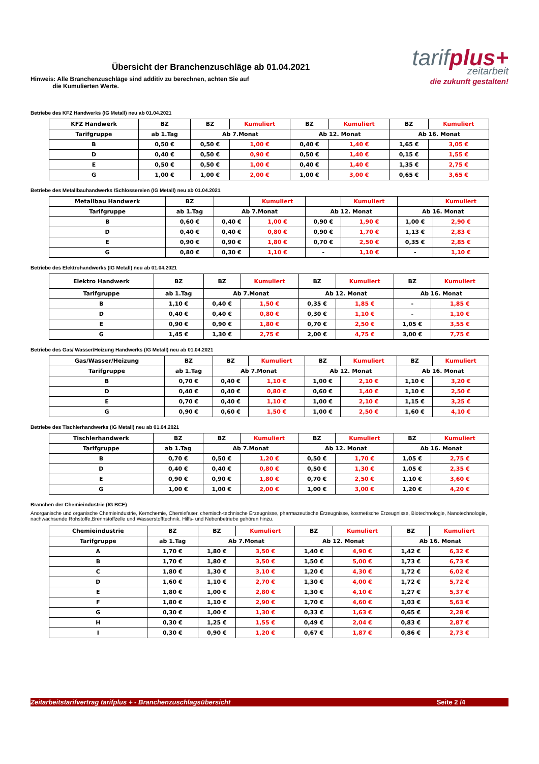Übersicht der Branchenzuschläge ab 01.04.2021
tarifplus+
zeitarbeit
die zukunft gestalten!
Hinweis: Alle Branchenzuschläge sind additiv zu berechnen, achten Sie auf
die Kumulierten Werte.
Betriebe des KFZ Handwerks (IG Metall) neu ab 01.04.2021
| KFZ Handwerk | BZ | BZ | Kumuliert | BZ | Kumuliert | BZ | Kumuliert |
| --- | --- | --- | --- | --- | --- | --- | --- |
| Tarifgruppe | ab 1.Tag | Ab 7.Monat | | Ab 12. Monat | | Ab 16. Monat | |
| B | 0,50 € | 0,50 € | 1,00 € | 0,40 € | 1,40 € | 1,65 € | 3,05 € |
| D | 0,40 € | 0,50 € | 0,90 € | 0,50 € | 1,40 € | 0,15 € | 1,55 € |
| E | 0,50 € | 0,50 € | 1,00 € | 0,40 € | 1,40 € | 1,35 € | 2,75 € |
| G | 1,00 € | 1,00 € | 2,00 € | 1,00 € | 3,00 € | 0,65 € | 3,65 € |
Betriebe des Metallbauhandwerks /Schlossereien (IG Metall) neu ab 01.04.2021
| Metallbau Handwerk | BZ | | Kumuliert | | Kumuliert | | Kumuliert |
| --- | --- | --- | --- | --- | --- | --- | --- |
| Tarifgruppe | ab 1.Tag | Ab 7.Monat | | Ab 12. Monat | | Ab 16. Monat | |
| B | 0,60 € | 0,40 € | 1,00 € | 0,90 € | 1,90 € | 1,00 € | 2,90 € |
| D | 0,40 € | 0,40 € | 0,80 € | 0,90 € | 1,70 € | 1,13 € | 2,83 € |
| E | 0,90 € | 0,90 € | 1,80 € | 0,70 € | 2,50 € | 0,35 € | 2,85 € |
| G | 0,80 € | 0,30 € | 1,10 € | - | 1,10 € | - | 1,10 € |
Betriebe des Elektrohandwerks (IG Metall) neu ab 01.04.2021
| Elektro Handwerk | BZ | BZ | Kumuliert | BZ | Kumuliert | BZ | Kumuliert |
| --- | --- | --- | --- | --- | --- | --- | --- |
| Tarifgruppe | ab 1.Tag | Ab 7.Monat | | Ab 12. Monat | | Ab 16. Monat | |
| B | 1,10 € | 0,40 € | 1,50 € | 0,35 € | 1,85 € | - | 1,85 € |
| D | 0,40 € | 0,40 € | 0,80 € | 0,30 € | 1,10 € | - | 1,10 € |
| E | 0,90 € | 0,90 € | 1,80 € | 0,70 € | 2,50 € | 1,05 € | 3,55 € |
| G | 1,45 € | 1,30 € | 2,75 € | 2,00 € | 4,75 € | 3,00 € | 7,75 € |
Betriebe des Gas/ Wasser/Heizung Handwerks (IG Metall) neu ab 01.04.2021
| Gas/Wasser/Heizung | BZ | BZ | Kumuliert | BZ | Kumuliert | BZ | Kumuliert |
| --- | --- | --- | --- | --- | --- | --- | --- |
| Tarifgruppe | ab 1.Tag | Ab 7.Monat | | Ab 12. Monat | | Ab 16. Monat | |
| B | 0,70 € | 0,40 € | 1,10 € | 1,00 € | 2,10 € | 1,10 € | 3,20 € |
| D | 0,40 € | 0,40 € | 0,80 € | 0,60 € | 1,40 € | 1,10 € | 2,50 € |
| E | 0,70 € | 0,40 € | 1,10 € | 1,00 € | 2,10 € | 1,15 € | 3,25 € |
| G | 0,90 € | 0,60 € | 1,50 € | 1,00 € | 2,50 € | 1,60 € | 4,10 € |
Betriebe des Tischlerhandwerks (IG Metall) neu ab 01.04.2021
| Tischlerhandwerk | BZ | BZ | Kumuliert | BZ | Kumuliert | BZ | Kumuliert |
| --- | --- | --- | --- | --- | --- | --- | --- |
| Tarifgruppe | ab 1.Tag | Ab 7.Monat | | Ab 12. Monat | | Ab 16. Monat | |
| B | 0,70 € | 0,50 € | 1,20 € | 0,50 € | 1,70 € | 1,05 € | 2,75 € |
| D | 0,40 € | 0,40 € | 0,80 € | 0,50 € | 1,30 € | 1,05 € | 2,35 € |
| E | 0,90 € | 0,90 € | 1,80 € | 0,70 € | 2,50 € | 1,10 € | 3,60 € |
| G | 1,00 € | 1,00 € | 2,00 € | 1,00 € | 3,00 € | 1,20 € | 4,20 € |
Branchen der Chemieindustrie (IG BCE)
Anorganische und organische Chemieindustrie, Kernchemie, Chemiefaser, chemisch-technische Erzeugnisse, pharmazeutische Erzeugnisse, kosmetische Erzeugnisse, Biotechnologie, Nanotechnologie, nachwachsende Rohstoffe,Brennstoffzelle und Wasserstofftechnik. Hilfs- und Nebenbetriebe gehören hinzu.
| Chemieindustrie | BZ | BZ | Kumuliert | BZ | Kumuliert | BZ | Kumuliert |
| --- | --- | --- | --- | --- | --- | --- | --- |
| Tarifgruppe | ab 1.Tag | Ab 7.Monat | | Ab 12. Monat | | Ab 16. Monat | |
| A | 1,70 € | 1,80 € | 3,50 € | 1,40 € | 4,90 € | 1,42 € | 6,32 € |
| B | 1,70 € | 1,80 € | 3,50 € | 1,50 € | 5,00 € | 1,73 € | 6,73 € |
| C | 1,80 € | 1,30 € | 3,10 € | 1,20 € | 4,30 € | 1,72 € | 6,02 € |
| D | 1,60 € | 1,10 € | 2,70 € | 1,30 € | 4,00 € | 1,72 € | 5,72 € |
| E | 1,80 € | 1,00 € | 2,80 € | 1,30 € | 4,10 € | 1,27 € | 5,37 € |
| F | 1,80 € | 1,10 € | 2,90 € | 1,70 € | 4,60 € | 1,03 € | 5,63 € |
| G | 0,30 € | 1,00 € | 1,30 € | 0,33 € | 1,63 € | 0,65 € | 2,28 € |
| H | 0,30 € | 1,25 € | 1,55 € | 0,49 € | 2,04 € | 0,83 € | 2,87 € |
| I | 0,30 € | 0,90 € | 1,20 € | 0,67 € | 1,87 € | 0,86 € | 2,73 € |
Zeitarbeitstarifvertrag tarifplus + - Branchenzuschlagsübersicht Seite 2 /4